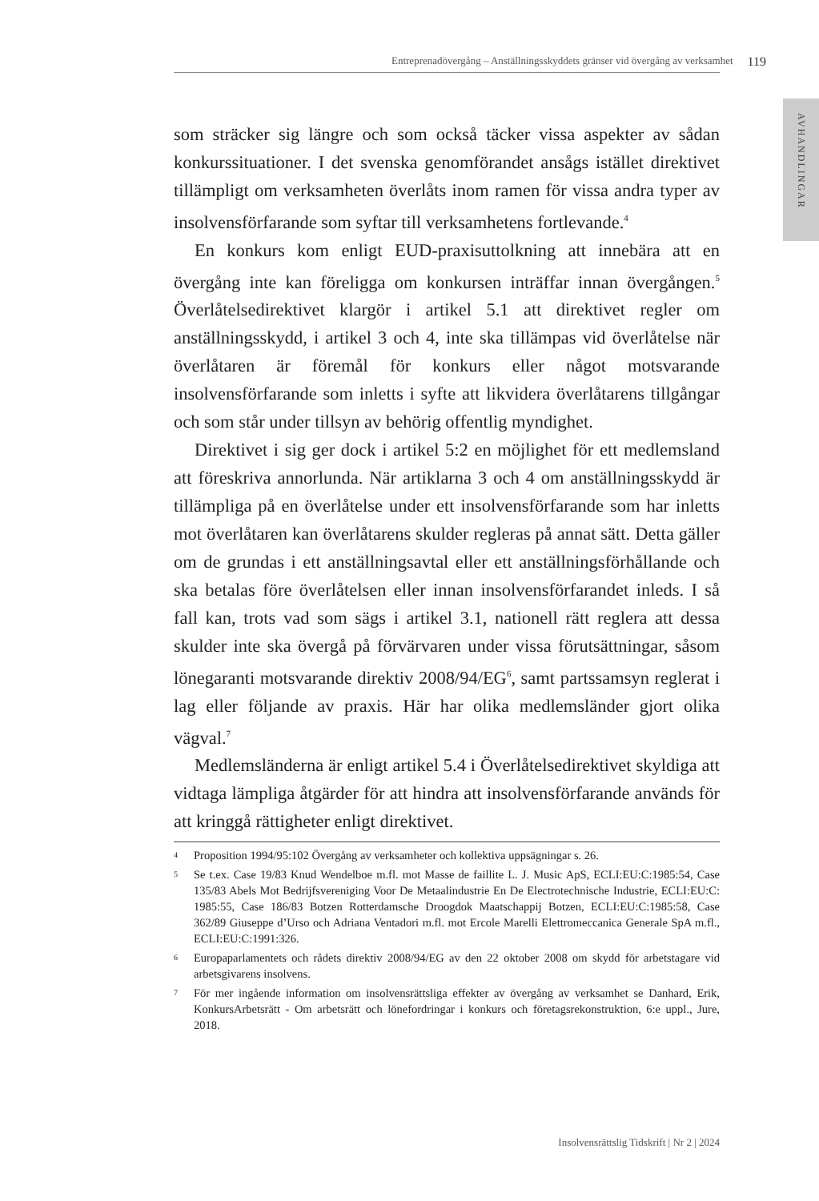Entreprenadövergång – Anställningsskyddets gränser vid övergång av verksamhet 119
AVHANDLINGAR
som sträcker sig längre och som också täcker vissa aspekter av sådan konkurssituationer. I det svenska genomförandet ansågs istället direktivet tillämpligt om verksamheten överlåts inom ramen för vissa andra typer av insolvensförfarande som syftar till verksamhetens fortlevande.<sup>4</sup>
En konkurs kom enligt EUD-praxisuttolkning att innebära att en övergång inte kan föreligga om konkursen inträffar innan övergången.<sup>5</sup> Överlåtelsedirektivet klargör i artikel 5.1 att direktivet regler om anställningsskydd, i artikel 3 och 4, inte ska tillämpas vid överlåtelse när överlåtaren är föremål för konkurs eller något motsvarande insolvensförfarande som inletts i syfte att likvidera överlåtarens tillgångar och som står under tillsyn av behörig offentlig myndighet.
Direktivet i sig ger dock i artikel 5:2 en möjlighet för ett medlemsland att föreskriva annorlunda. När artiklarna 3 och 4 om anställningsskydd är tillämpliga på en överlåtelse under ett insolvensförfarande som har inletts mot överlåtaren kan överlåtarens skulder regleras på annat sätt. Detta gäller om de grundas i ett anställningsavtal eller ett anställningsförhållande och ska betalas före överlåtelsen eller innan insolvensförfarandet inleds. I så fall kan, trots vad som sägs i artikel 3.1, nationell rätt reglera att dessa skulder inte ska övergå på förvärvaren under vissa förutsättningar, såsom lönegaranti motsvarande direktiv 2008/94/EG<sup>6</sup>, samt partssamsyn reglerat i lag eller följande av praxis. Här har olika medlemsländer gjort olika vägval.<sup>7</sup>
Medlemsländerna är enligt artikel 5.4 i Överlåtelsedirektivet skyldiga att vidtaga lämpliga åtgärder för att hindra att insolvensförfarande används för att kringgå rättigheter enligt direktivet.
4 Proposition 1994/95:102 Övergång av verksamheter och kollektiva uppsägningar s. 26.
5 Se t.ex. Case 19/83 Knud Wendelboe m.fl. mot Masse de faillite L. J. Music ApS, ECLI:EU:C:1985:54, Case 135/83 Abels Mot Bedrijfsvereniging Voor De Metaalindustrie En De Electrotechnische Industrie, ECLI:EU:C: 1985:55, Case 186/83 Botzen Rotterdamsche Droogdok Maatschappij Botzen, ECLI:EU:C:1985:58, Case 362/89 Giuseppe d’Urso och Adriana Ventadori m.fl. mot Ercole Marelli Elettromeccanica Generale SpA m.fl., ECLI:EU:C:1991:326.
6 Europaparlamentets och rådets direktiv 2008/94/EG av den 22 oktober 2008 om skydd för arbetstagare vid arbetsgivarens insolvens.
7 För mer ingående information om insolvensrättsliga effekter av övergång av verksamhet se Danhard, Erik, KonkursArbetsrätt - Om arbetsrätt och lönefordringar i konkurs och företagsrekonstruktion, 6:e uppl., Jure, 2018.
Insolvensrättslig Tidskrift | Nr 2 | 2024